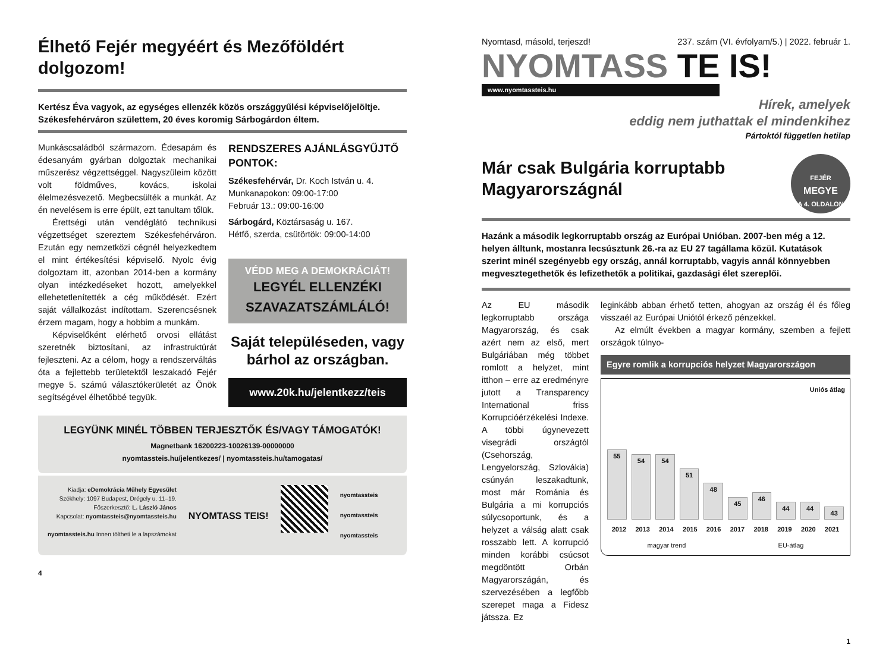Élhető Fejér megyéért és Mezőföldért dolgozom!
Kertész Éva vagyok, az egységes ellenzék közös országgyűlési képviselőjelöltje. Székesfehérváron születtem, 20 éves koromig Sárbogárdon éltem.
Munkáscsaládból származom. Édesapám és édesanyám gyárban dolgoztak mechanikai műszerész végzettséggel. Nagyszüleim között volt földműves, kovács, iskolai élelmezésvezető. Megbecsülték a munkát. Az én nevelésem is erre épült, ezt tanultam tőlük.
Érettségi után vendéglátó technikusi végzettséget szereztem Székesfehérváron. Ezután egy nemzetközi cégnél helyezkedtem el mint értékesítési képviselő. Nyolc évig dolgoztam itt, azonban 2014-ben a kormány olyan intézkedéseket hozott, amelyekkel ellehetetlenítették a cég működését. Ezért saját vállalkozást indítottam. Szerencsésnek érzem magam, hogy a hobbim a munkám.
Képviselőként elérhető orvosi ellátást szeretnék biztosítani, az infrastruktúrát fejleszteni. Az a célom, hogy a rendszerváltás óta a fejlettebb területektől leszakadó Fejér megye 5. számú választókerületét az Önök segítségével élhetőbbé tegyük.
RENDSZERES AJÁNLÁSGYŰJTŐ PONTOK:
Székesfehérvár, Dr. Koch István u. 4.
Munkanapokon: 09:00-17:00
Február 13.: 09:00-16:00
Sárbogárd, Köztársaság u. 167.
Hétfő, szerda, csütörtök: 09:00-14:00
VÉDD MEG A DEMOKRÁCIÁT!
LEGYÉL ELLENZÉKI SZAVAZATSZÁMLÁLÓ!
Saját településeden, vagy bárhol az országban.
www.20k.hu/jelentkezz/teis
LEGYÜNK MINÉL TÖBBEN TERJESZTŐK ÉS/VAGY TÁMOGATÓK!
Magnetbank 16200223-10026139-00000000
nyomtassteis.hu/jelentkezes/ | nyomtassteis.hu/tamogatas/
Kiadja: eDemokrácia Műhely Egyesület
Székhely: 1097 Budapest, Drégely u. 11–19.
Főszerkesztő: L. László János
Kapcsolat: nyomtassteis@nyomtassteis.hu
nyomtassteis.hu Innen töltheti le a lapszámokat
NYOMTASS TEIS!
nyomtassteis
nyomtassteis
nyomtassteis
4
Nyomtasd, másold, terjeszd! 237. szám (VI. évfolyam/5.) | 2022. február 1.
NYOMTASS TE IS!
www.nyomtassteis.hu
Hírek, amelyek
eddig nem juthattak el mindenkihez
Pártoktól független hetilap
Már csak Bulgária korruptabb Magyarországnál
FEJÉR
MEGYE
A 4. OLDALON
Hazánk a második legkorruptabb ország az Európai Unióban. 2007-ben még a 12. helyen álltunk, mostanra lecsúsztunk 26.-ra az EU 27 tagállama közül. Kutatások szerint minél szegényebb egy ország, annál korruptabb, vagyis annál könnyebben megvesztegethetők és lefizethetők a politikai, gazdasági élet szereplői.
Az EU második legkorruptabb országa Magyarország, és csak azért nem az első, mert Bulgáriában még többet romlott a helyzet, mint itthon – erre az eredményre jutott a Transparency International friss Korrupcióérzékelési Indexe. A többi úgynevezett visegrádi országtól (Csehország, Lengyelország, Szlovákia) csúnyán leszakadtunk, most már Románia és Bulgária a mi korrupciós súlycsoportunk, és a helyzet a válság alatt csak rosszabb lett. A korrupció minden korábbi csúcsot megdöntött Orbán Magyarországán, és szervezésében a legfőbb szerepet maga a Fidesz játssza. Ez
leginkább abban érhető tetten, ahogyan az ország él és főleg visszaél az Európai Uniótól érkező pénzekkel.
Az elmúlt években a magyar kormány, szemben a fejlett országok túlnyo-
Egyre romlik a korrupciós helyzet Magyarországon
Uniós átlag
55
54
54
51
48
45
46
44
44
43
2012 2013 2014 2015 2016 2017 2018 2019 2020 2021
magyar trend EU-átlag
1